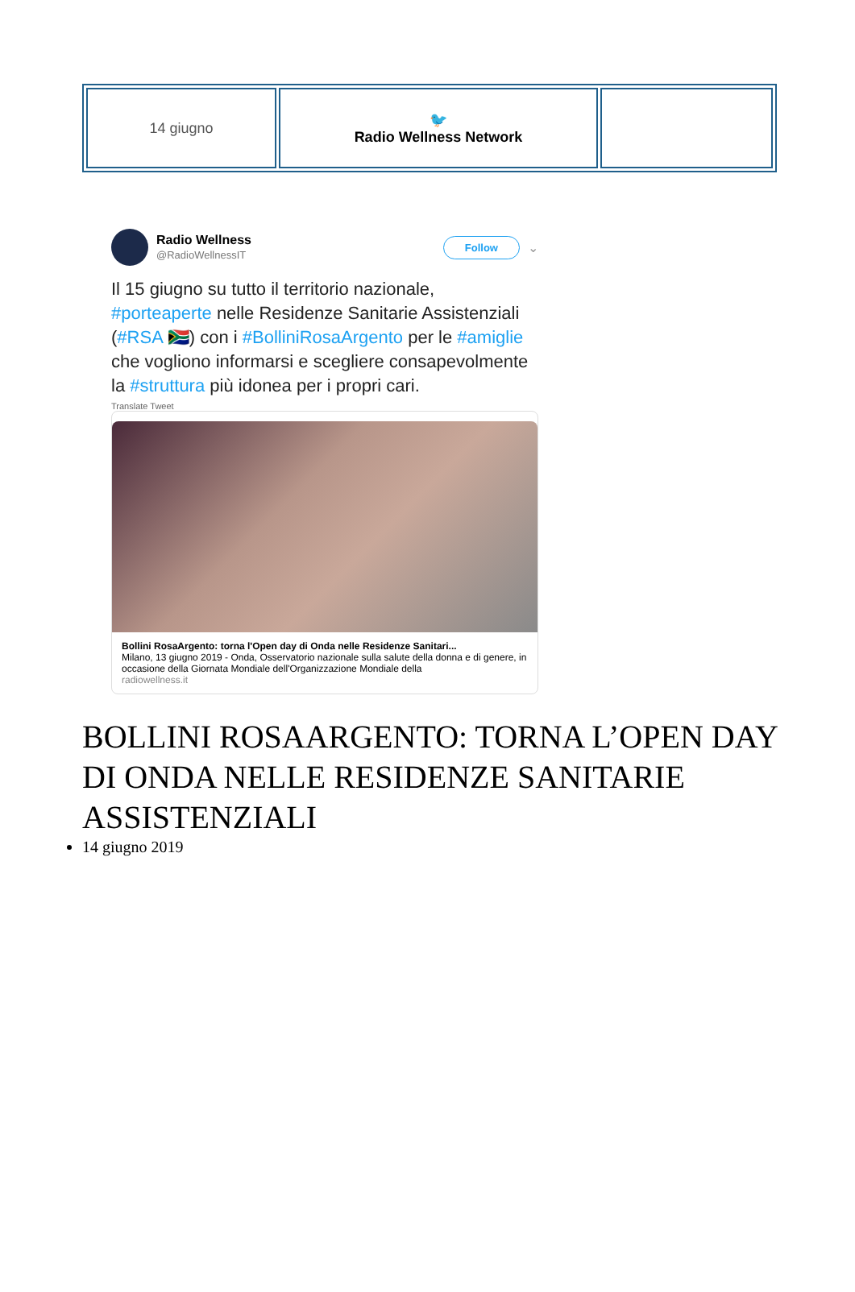| 14 giugno | 🐦 Radio Wellness Network | |
Radio Wellness
@RadioWellnessIT
Follow ⌄
Il 15 giugno su tutto il territorio nazionale, #porteaperte nelle Residenze Sanitarie Assistenziali (#RSA 🇿🇦) con i #BolliniRosaArgento per le #amiglie che vogliono informarsi e scegliere consapevolmente la #struttura più idonea per i propri cari.
Translate Tweet
Bollini RosaArgento: torna l'Open day di Onda nelle Residenze Sanitari...
Milano, 13 giugno 2019 - Onda, Osservatorio nazionale sulla salute della donna e di genere, in occasione della Giornata Mondiale dell'Organizzazione Mondiale della
radiowellness.it
BOLLINI ROSAARGENTO: TORNA L’OPEN DAY DI ONDA NELLE RESIDENZE SANITARIE ASSISTENZIALI
14 giugno 2019